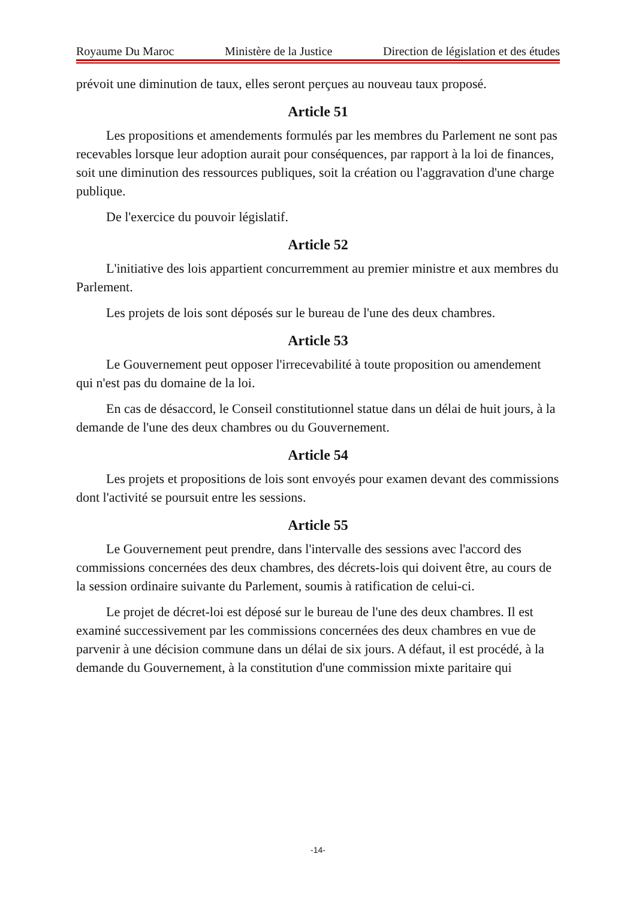Royaume Du Maroc Ministère de la Justice Direction de législation et des études
prévoit une diminution de taux, elles seront perçues au nouveau taux proposé.
Article 51
Les propositions et amendements formulés par les membres du Parlement ne sont pas recevables lorsque leur adoption aurait pour conséquences, par rapport à la loi de finances, soit une diminution des ressources publiques, soit la création ou l'aggravation d'une charge publique.
De l'exercice du pouvoir législatif.
Article 52
L'initiative des lois appartient concurremment au premier ministre et aux membres du Parlement.
Les projets de lois sont déposés sur le bureau de l'une des deux chambres.
Article 53
Le Gouvernement peut opposer l'irrecevabilité à toute proposition ou amendement qui n'est pas du domaine de la loi.
En cas de désaccord, le Conseil constitutionnel statue dans un délai de huit jours, à la demande de l'une des deux chambres ou du Gouvernement.
Article 54
Les projets et propositions de lois sont envoyés pour examen devant des commissions dont l'activité se poursuit entre les sessions.
Article 55
Le Gouvernement peut prendre, dans l'intervalle des sessions avec l'accord des commissions concernées des deux chambres, des décrets-lois qui doivent être, au cours de la session ordinaire suivante du Parlement, soumis à ratification de celui-ci.
Le projet de décret-loi est déposé sur le bureau de l'une des deux chambres. Il est examiné successivement par les commissions concernées des deux chambres en vue de parvenir à une décision commune dans un délai de six jours. A défaut, il est procédé, à la demande du Gouvernement, à la constitution d'une commission mixte paritaire qui
-14-